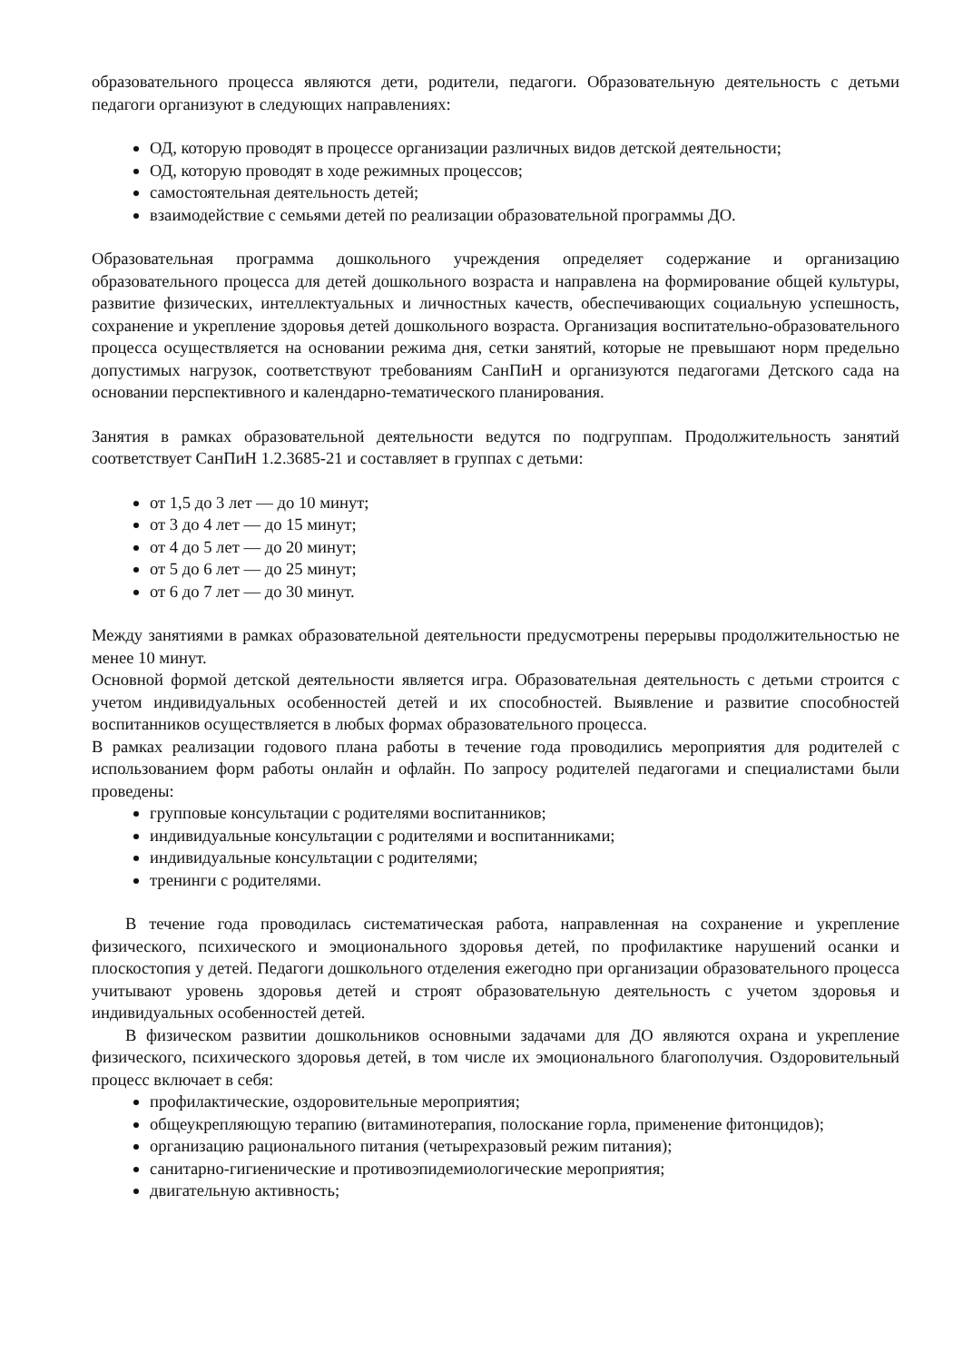образовательного процесса являются дети, родители, педагоги. Образовательную деятельность с детьми педагоги организуют в следующих направлениях:
ОД, которую проводят в процессе организации различных видов детской деятельности;
ОД, которую проводят в ходе режимных процессов;
самостоятельная деятельность детей;
взаимодействие с семьями детей по реализации образовательной программы ДО.
Образовательная программа дошкольного учреждения определяет содержание и организацию образовательного процесса для детей дошкольного возраста и направлена на формирование общей культуры, развитие физических, интеллектуальных и личностных качеств, обеспечивающих социальную успешность, сохранение и укрепление здоровья детей дошкольного возраста. Организация воспитательно-образовательного процесса осуществляется на основании режима дня, сетки занятий, которые не превышают норм предельно допустимых нагрузок, соответствуют требованиям СанПиН и организуются педагогами Детского сада на основании перспективного и календарно-тематического планирования.
Занятия в рамках образовательной деятельности ведутся по подгруппам. Продолжительность занятий соответствует СанПиН 1.2.3685-21 и составляет в группах с детьми:
от 1,5 до 3 лет — до 10 минут;
от 3 до 4 лет — до 15 минут;
от 4 до 5 лет — до 20 минут;
от 5 до 6 лет — до 25 минут;
от 6 до 7 лет — до 30 минут.
Между занятиями в рамках образовательной деятельности предусмотрены перерывы продолжительностью не менее 10 минут.
Основной формой детской деятельности является игра. Образовательная деятельность с детьми строится с учетом индивидуальных особенностей детей и их способностей. Выявление и развитие способностей воспитанников осуществляется в любых формах образовательного процесса.
В рамках реализации годового плана работы в течение года проводились мероприятия для родителей с использованием форм работы онлайн и офлайн. По запросу родителей педагогами и специалистами были проведены:
групповые консультации с родителями воспитанников;
индивидуальные консультации с родителями и воспитанниками;
индивидуальные консультации с родителями;
тренинги с родителями.
В течение года проводилась систематическая работа, направленная на сохранение и укрепление физического, психического и эмоционального здоровья детей, по профилактике нарушений осанки и плоскостопия у детей. Педагоги дошкольного отделения ежегодно при организации образовательного процесса учитывают уровень здоровья детей и строят образовательную деятельность с учетом здоровья и индивидуальных особенностей детей.
В физическом развитии дошкольников основными задачами для ДО являются охрана и укрепление физического, психического здоровья детей, в том числе их эмоционального благополучия. Оздоровительный процесс включает в себя:
профилактические, оздоровительные мероприятия;
общеукрепляющую терапию (витаминотерапия, полоскание горла, применение фитонцидов);
организацию рационального питания (четырехразовый режим питания);
санитарно-гигиенические и противоэпидемиологические мероприятия;
двигательную активность;